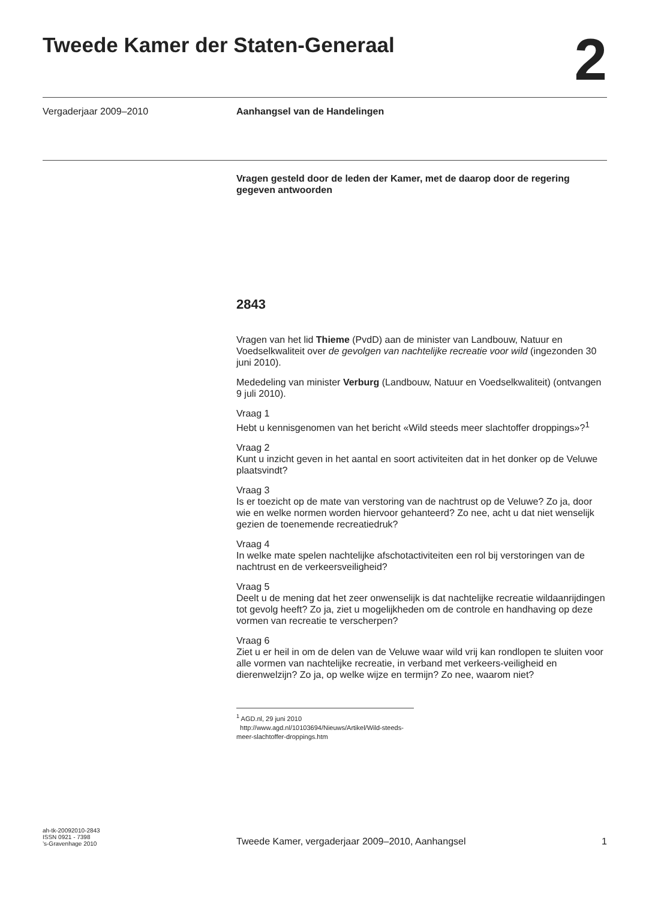Tweede Kamer der Staten-Generaal
2
Vergaderjaar 2009–2010 Aanhangsel van de Handelingen
Vragen gesteld door de leden der Kamer, met de daarop door de regering gegeven antwoorden
2843
Vragen van het lid Thieme (PvdD) aan de minister van Landbouw, Natuur en Voedselkwaliteit over de gevolgen van nachtelijke recreatie voor wild (ingezonden 30 juni 2010).
Mededeling van minister Verburg (Landbouw, Natuur en Voedselkwaliteit) (ontvangen 9 juli 2010).
Vraag 1
Hebt u kennisgenomen van het bericht «Wild steeds meer slachtoffer droppings»?<sup>1</sup>
Vraag 2
Kunt u inzicht geven in het aantal en soort activiteiten dat in het donker op de Veluwe plaatsvindt?
Vraag 3
Is er toezicht op de mate van verstoring van de nachtrust op de Veluwe? Zo ja, door wie en welke normen worden hiervoor gehanteerd? Zo nee, acht u dat niet wenselijk gezien de toenemende recreatiedruk?
Vraag 4
In welke mate spelen nachtelijke afschotactiviteiten een rol bij verstoringen van de nachtrust en de verkeersveiligheid?
Vraag 5
Deelt u de mening dat het zeer onwenselijk is dat nachtelijke recreatie wildaanrijdingen tot gevolg heeft? Zo ja, ziet u mogelijkheden om de controle en handhaving op deze vormen van recreatie te verscherpen?
Vraag 6
Ziet u er heil in om de delen van de Veluwe waar wild vrij kan rondlopen te sluiten voor alle vormen van nachtelijke recreatie, in verband met verkeers-veiligheid en dierenwelzijn? Zo ja, op welke wijze en termijn? Zo nee, waarom niet?
<sup>1</sup> AGD.nl, 29 juni 2010
http://www.agd.nl/10103694/Nieuws/Artikel/Wild-steeds-meer-slachtoffer-droppings.htm
ah-tk-20092010-2843
ISSN 0921 - 7398
’s-Gravenhage 2010
Tweede Kamer, vergaderjaar 2009–2010, Aanhangsel
1